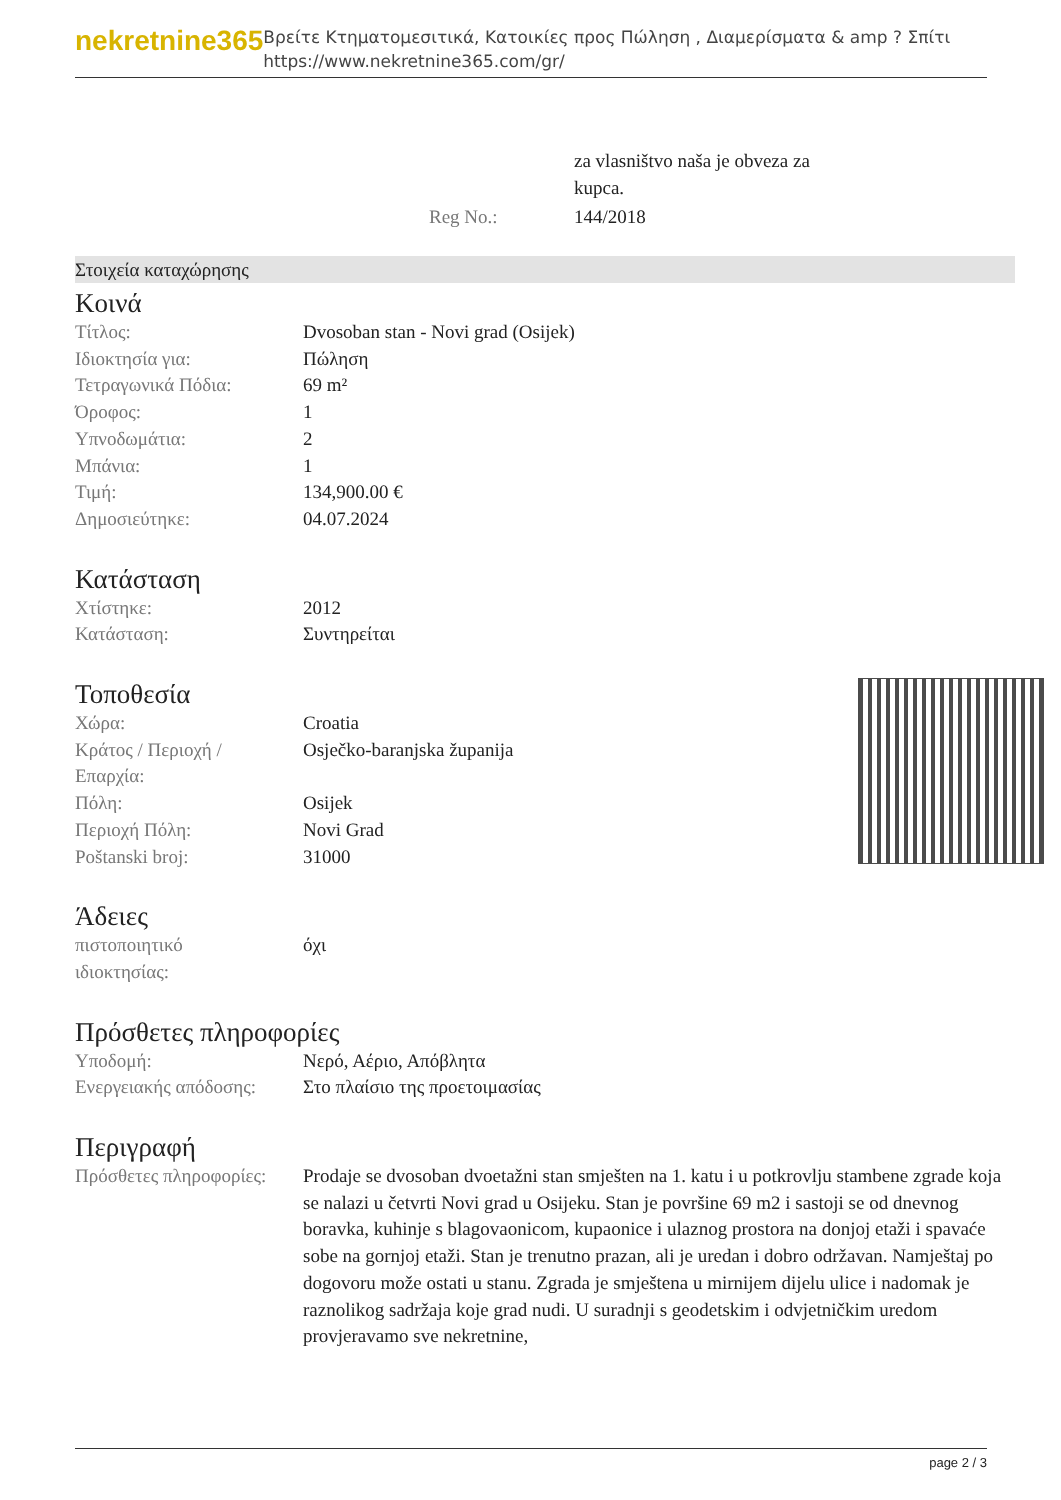nekretnine365
Βρείτε Κτηματομεσιτικά, Κατοικίες προς Πώληση , Διαμερίσματα & amp ? Σπίτι
https://www.nekretnine365.com/gr/
| | za vlasništvo naša je obveza za kupca. |
| Reg No.: | 144/2018 |
Στοιχεία καταχώρησης
Κοινά
| Τίτλος: | Dvosoban stan - Novi grad (Osijek) |
| Ιδιοκτησία για: | Πώληση |
| Τετραγωνικά Πόδια: | 69 m² |
| Όροφος: | 1 |
| Υπνοδωμάτια: | 2 |
| Μπάνια: | 1 |
| Τιμή: | 134,900.00 € |
| Δημοσιεύτηκε: | 04.07.2024 |
Κατάσταση
| Χτίστηκε: | 2012 |
| Κατάσταση: | Συντηρείται |
Τοποθεσία
| Χώρα: | Croatia |
| Κράτος / Περιοχή / Επαρχία: | Osječko-baranjska županija |
| Πόλη: | Osijek |
| Περιοχή Πόλη: | Novi Grad |
| Poštanski broj: | 31000 |
Άδειες
| πιστοποιητικό ιδιοκτησίας: | όχι |
Πρόσθετες πληροφορίες
| Υποδομή: | Νερό, Αέριο, Απόβλητα |
| Ενεργειακής απόδοσης: | Στο πλαίσιο της προετοιμασίας |
Περιγραφή
| Πρόσθετες πληροφορίες: | Prodaje se dvosoban dvoetažni stan smješten na 1. katu i u potkrovlju stambene zgrade koja se nalazi u četvrti Novi grad u Osijeku. Stan je površine 69 m2 i sastoji se od dnevnog boravka, kuhinje s blagovaonicom, kupaonice i ulaznog prostora na donjoj etaži i spavaće sobe na gornjoj etaži. Stan je trenutno prazan, ali je uredan i dobro održavan. Namještaj po dogovoru može ostati u stanu. Zgrada je smještena u mirnijem dijelu ulice i nadomak je raznolikog sadržaja koje grad nudi. U suradnji s geodetskim i odvjetničkim uredom provjeravamo sve nekretnine, |
page 2 / 3